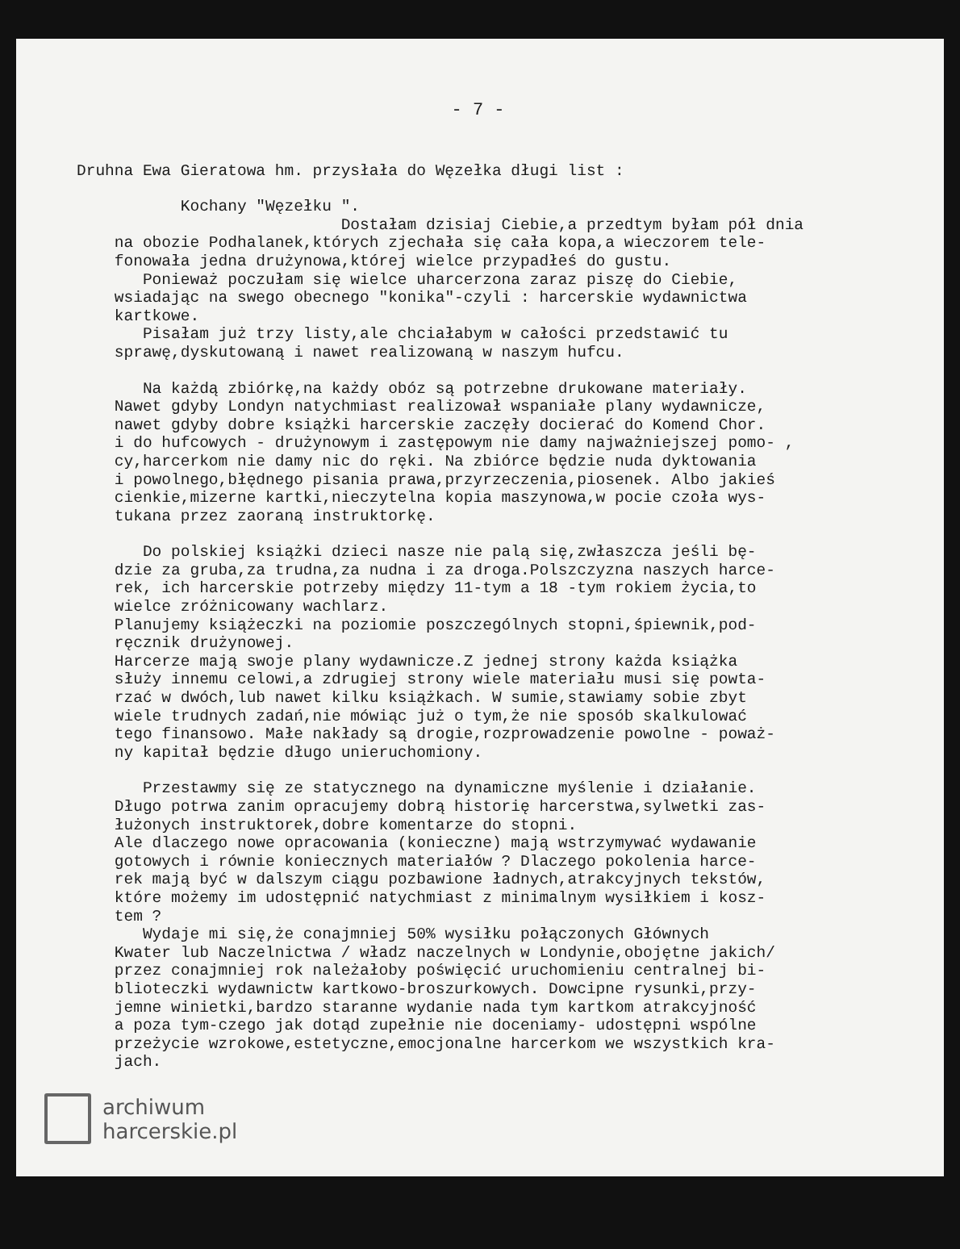- 7 -
Druhna Ewa Gieratowa hm. przysłała do Węzełka długi list :
Kochany "Węzełku ".
Dostałam dzisiaj Ciebie,a przedtym byłam pół dnia na obozie Podhalanek,których zjechała się cała kopa,a wieczorem tele- fonowała jedna drużynowa,której wielce przypadłeś do gustu. Ponieważ poczułam się wielce uharcerzona zaraz piszę do Ciebie, wsiadając na swego obecnego "konika"-czyli : harcerskie wydawnictwa kartkowe. Pisałam już trzy listy,ale chciałabym w całości przedstawić tu sprawę,dyskutowaną i nawet realizowaną w naszym hufcu.
Na każdą zbiórkę,na każdy obóz są potrzebne drukowane materiały. Nawet gdyby Londyn natychmiast realizował wspaniałe plany wydawnicze, nawet gdyby dobre książki harcerskie zaczęły docierać do Komend Chor. i do hufcowych - drużynowym i zastępowym nie damy najważniejszej pomo- , cy,harcerkom nie damy nic do ręki. Na zbiórce będzie nuda dyktowania i powolnego,błędnego pisania prawa,przyrzeczenia,piosenek. Albo jakieś cienkie,mizerne kartki,nieczytelna kopia maszynowa,w pocie czoła wys- tukana przez zaoraną instruktorkę.
Do polskiej książki dzieci nasze nie palą się,zwłaszcza jeśli bę- dzie za gruba,za trudna,za nudna i za droga.Polszczyzna naszych harce- rek, ich harcerskie potrzeby między 11-tym a 18 -tym rokiem życia,to wielce zróżnicowany wachlarz. Planujemy książeczki na poziomie poszczególnych stopni,śpiewnik,pod- ręcznik drużynowej. Harcerze mają swoje plany wydawnicze.Z jednej strony każda książka służy innemu celowi,a zdrugiej strony wiele materiału musi się powta- rzać w dwóch,lub nawet kilku książkach. W sumie,stawiamy sobie zbyt wiele trudnych zadań,nie mówiąc już o tym,że nie sposób skalkulować tego finansowo. Małe nakłady są drogie,rozprowadzenie powolne - poważ- ny kapitał będzie długo unieruchomiony.
Przestawmy się ze statycznego na dynamiczne myślenie i działanie. Długo potrwa zanim opracujemy dobrą historię harcerstwa,sylwetki zas- łużonych instruktorek,dobre komentarze do stopni. Ale dlaczego nowe opracowania (konieczne) mają wstrzymywać wydawanie gotowych i równie koniecznych materiałów ? Dlaczego pokolenia harce- rek mają być w dalszym ciągu pozbawione ładnych,atrakcyjnych tekstów, które możemy im udostępnić natychmiast z minimalnym wysiłkiem i kosz- tem ? Wydaje mi się,że conajmniej 50% wysiłku połączonych Głównych Kwater lub Naczelnictwa / władz naczelnych w Londynie,obojętne jakich/ przez conajmniej rok należałoby poświęcić uruchomieniu centralnej bi- blioteczki wydawnictw kartkowo-broszurkowych. Dowcipne rysunki,przy- jemne winietki,bardzo staranne wydanie nada tym kartkom atrakcyjność a poza tym-czego jak dotąd zupełnie nie doceniamy- udostępni wspólne przeżycie wzrokowe,estetyczne,emocjonalne harcerkom we wszystkich kra- jach.
archiwum
harcerskie.pl